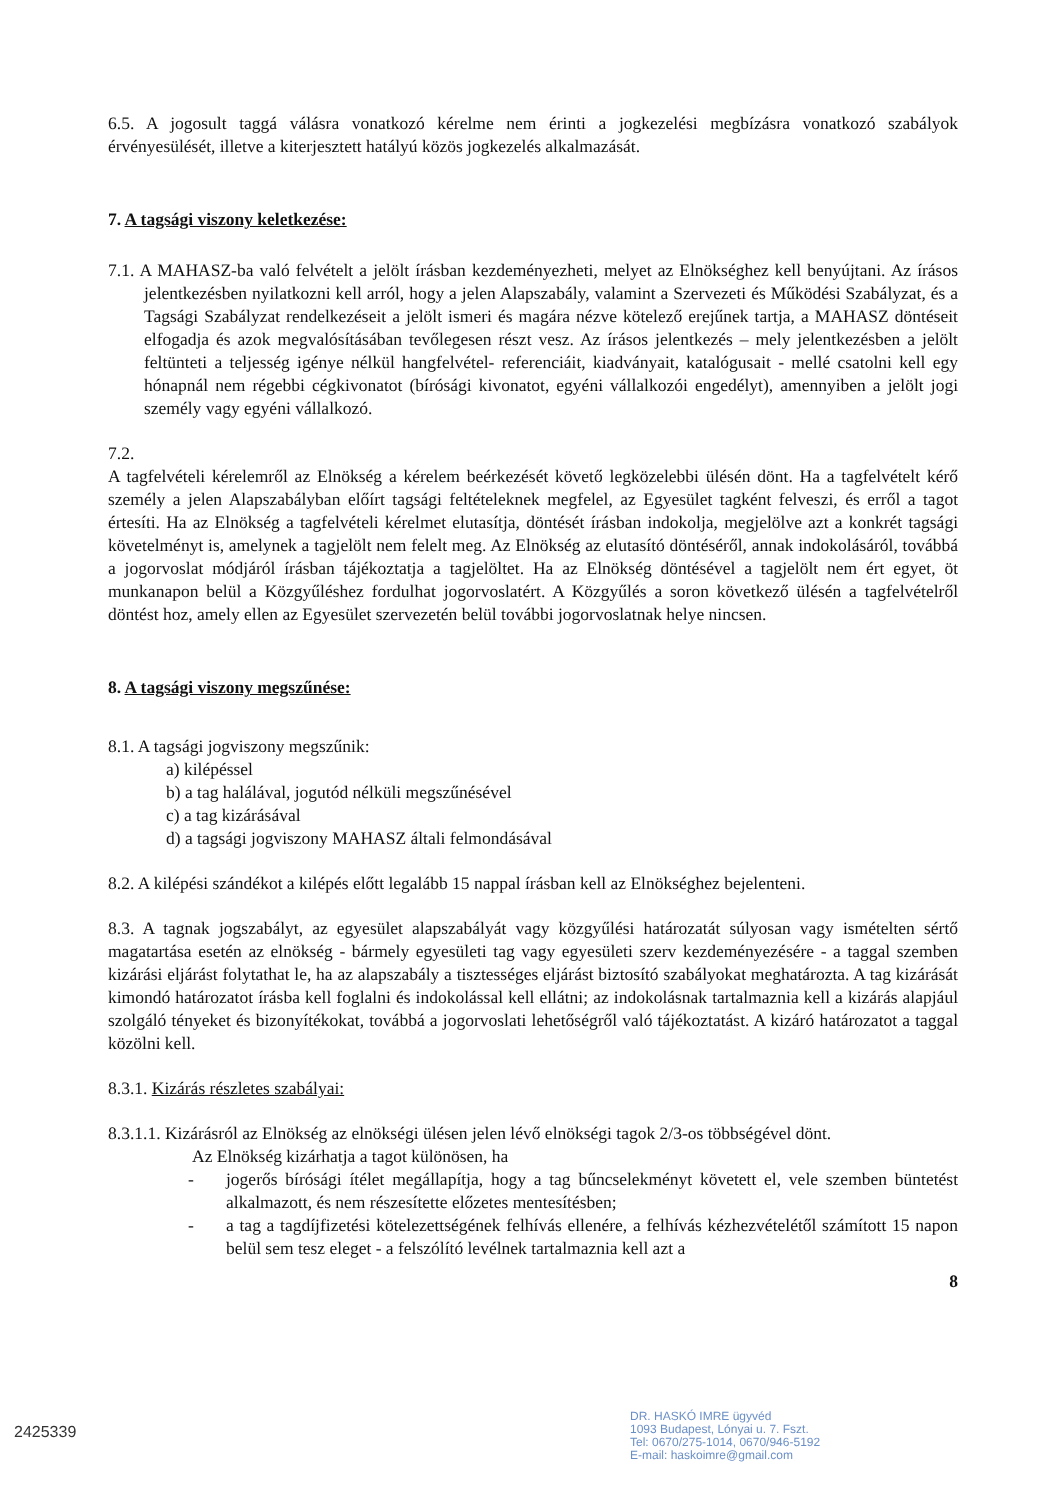6.5. A jogosult taggá válásra vonatkozó kérelme nem érinti a jogkezelési megbízásra vonatkozó szabályok érvényesülését, illetve a kiterjesztett hatályú közös jogkezelés alkalmazását.
7. A tagsági viszony keletkezése:
7.1. A MAHASZ-ba való felvételt a jelölt írásban kezdeményezheti, melyet az Elnökséghez kell benyújtani. Az írásos jelentkezésben nyilatkozni kell arról, hogy a jelen Alapszabály, valamint a Szervezeti és Működési Szabályzat, és a Tagsági Szabályzat rendelkezéseit a jelölt ismeri és magára nézve kötelező erejűnek tartja, a MAHASZ döntéseit elfogadja és azok megvalósításában tevőlegesen részt vesz. Az írásos jelentkezés – mely jelentkezésben a jelölt feltünteti a teljesség igénye nélkül hangfelvétel- referenciáit, kiadványait, katalógusait - mellé csatolni kell egy hónapnál nem régebbi cégkivonatot (bírósági kivonatot, egyéni vállalkozói engedélyt), amennyiben a jelölt jogi személy vagy egyéni vállalkozó.
7.2.
A tagfelvételi kérelemről az Elnökség a kérelem beérkezését követő legközelebbi ülésén dönt. Ha a tagfelvételt kérő személy a jelen Alapszabályban előírt tagsági feltételeknek megfelel, az Egyesület tagként felveszi, és erről a tagot értesíti. Ha az Elnökség a tagfelvételi kérelmet elutasítja, döntését írásban indokolja, megjelölve azt a konkrét tagsági követelményt is, amelynek a tagjelölt nem felelt meg. Az Elnökség az elutasító döntéséről, annak indokolásáról, továbbá a jogorvoslat módjáról írásban tájékoztatja a tagjelöltet. Ha az Elnökség döntésével a tagjelölt nem ért egyet, öt munkanapon belül a Közgyűléshez fordulhat jogorvoslatért. A Közgyűlés a soron következő ülésén a tagfelvételről döntést hoz, amely ellen az Egyesület szervezetén belül további jogorvoslatnak helye nincsen.
8. A tagsági viszony megszűnése:
8.1. A tagsági jogviszony megszűnik:
a) kilépéssel
b) a tag halálával, jogutód nélküli megszűnésével
c) a tag kizárásával
d) a tagsági jogviszony MAHASZ általi felmondásával
8.2. A kilépési szándékot a kilépés előtt legalább 15 nappal írásban kell az Elnökséghez bejelenteni.
8.3. A tagnak jogszabályt, az egyesület alapszabályát vagy közgyűlési határozatát súlyosan vagy ismételten sértő magatartása esetén az elnökség - bármely egyesületi tag vagy egyesületi szerv kezdeményezésére - a taggal szemben kizárási eljárást folytathat le, ha az alapszabály a tisztességes eljárást biztosító szabályokat meghatározta. A tag kizárását kimondó határozatot írásba kell foglalni és indokolással kell ellátni; az indokolásnak tartalmaznia kell a kizárás alapjául szolgáló tényeket és bizonyítékokat, továbbá a jogorvoslati lehetőségről való tájékoztatást. A kizáró határozatot a taggal közölni kell.
8.3.1. Kizárás részletes szabályai:
8.3.1.1. Kizárásról az Elnökség az elnökségi ülésen jelen lévő elnökségi tagok 2/3-os többségével dönt.
Az Elnökség kizárhatja a tagot különösen, ha
- jogerős bírósági ítélet megállapítja, hogy a tag bűncselekményt követett el, vele szemben büntetést alkalmazott, és nem részesítette előzetes mentesítésben;
- a tag a tagdíjfizetési kötelezettségének felhívás ellenére, a felhívás kézhezvételétől számított 15 napon belül sem tesz eleget - a felszólító levélnek tartalmaznia kell azt a
8
DR. HASKÓ IMRE ügyvéd
1093 Budapest, Lónyai u. 7. Fszt.
Tel: 0670/275-1014, 0670/946-5192
E-mail: haskoimre@gmail.com
2425339